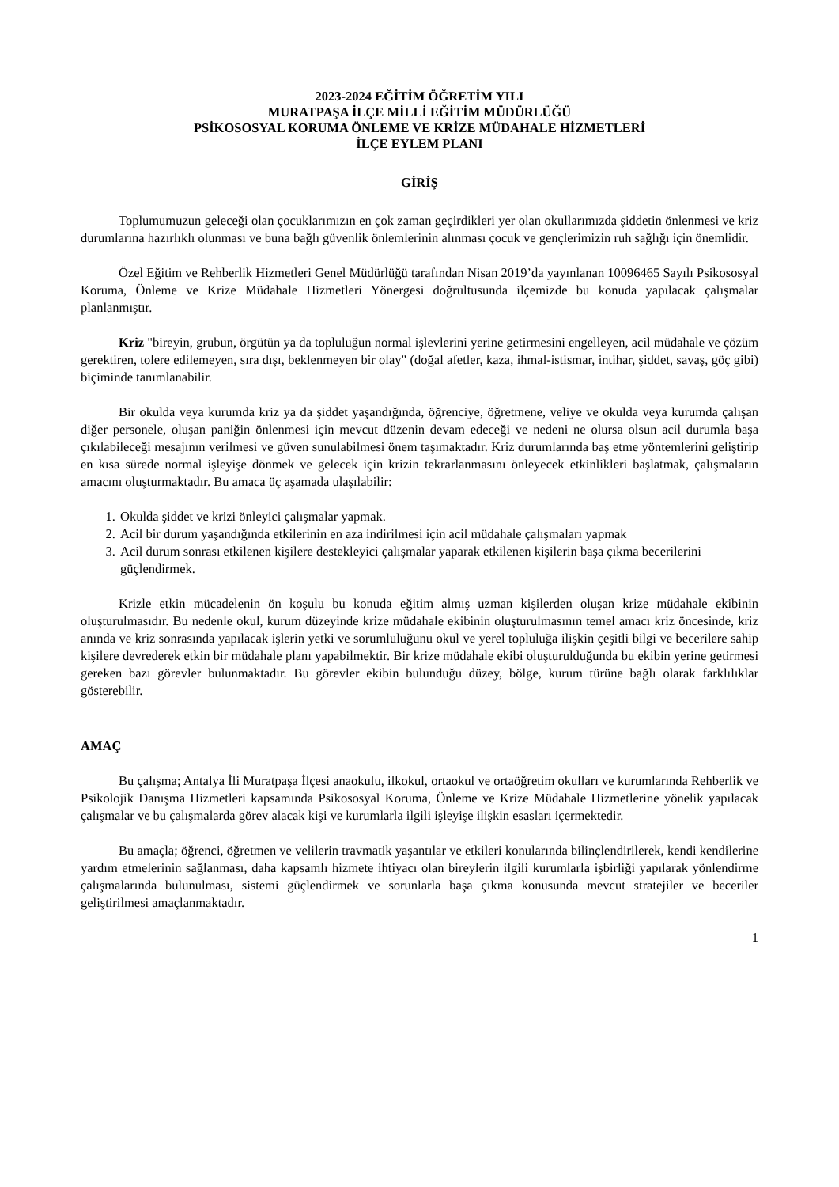2023-2024 EĞİTİM ÖĞRETİM YILI
MURATPAŞA İLÇE MİLLİ EĞİTİM MÜDÜRLÜĞÜ
PSİKOSOSYAL KORUMA ÖNLEME VE KRİZE MÜDAHALE HİZMETLERİ
İLÇE EYLEM PLANI
GİRİŞ
Toplumumuzun geleceği olan çocuklarımızın en çok zaman geçirdikleri yer olan okullarımızda şiddetin önlenmesi ve kriz durumlarına hazırlıklı olunması ve buna bağlı güvenlik önlemlerinin alınması çocuk ve gençlerimizin ruh sağlığı için önemlidir.
Özel Eğitim ve Rehberlik Hizmetleri Genel Müdürlüğü tarafından Nisan 2019’da yayınlanan 10096465 Sayılı Psikososyal Koruma, Önleme ve Krize Müdahale Hizmetleri Yönergesi doğrultusunda ilçemizde bu konuda yapılacak çalışmalar planlanmıştır.
Kriz "bireyin, grubun, örgütün ya da topluluğun normal işlevlerini yerine getirmesini engelleyen, acil müdahale ve çözüm gerektiren, tolere edilemeyen, sıra dışı, beklenmeyen bir olay" (doğal afetler, kaza, ihmal-istismar, intihar, şiddet, savaş, göç gibi) biçiminde tanımlanabilir.
Bir okulda veya kurumda kriz ya da şiddet yaşandığında, öğrenciye, öğretmene, veliye ve okulda veya kurumda çalışan diğer personele, oluşan paniğin önlenmesi için mevcut düzenin devam edeceği ve nedeni ne olursa olsun acil durumla başa çıkılabileceği mesajının verilmesi ve güven sunulabilmesi önem taşımaktadır. Kriz durumlarında baş etme yöntemlerini geliştirip en kısa sürede normal işleyişe dönmek ve gelecek için krizin tekrarlanmasını önleyecek etkinlikleri başlatmak, çalışmaların amacını oluşturmaktadır. Bu amaca üç aşamada ulaşılabilir:
1. Okulda şiddet ve krizi önleyici çalışmalar yapmak.
2. Acil bir durum yaşandığında etkilerinin en aza indirilmesi için acil müdahale çalışmaları yapmak
3. Acil durum sonrası etkilenen kişilere destekleyici çalışmalar yaparak etkilenen kişilerin başa çıkma becerilerini güçlendirmek.
Krizle etkin mücadelenin ön koşulu bu konuda eğitim almış uzman kişilerden oluşan krize müdahale ekibinin oluşturulmasıdır. Bu nedenle okul, kurum düzeyinde krize müdahale ekibinin oluşturulmasının temel amacı kriz öncesinde, kriz anında ve kriz sonrasında yapılacak işlerin yetki ve sorumluluğunu okul ve yerel topluluğa ilişkin çeşitli bilgi ve becerilere sahip kişilere devrederek etkin bir müdahale planı yapabilmektir. Bir krize müdahale ekibi oluşturulduğunda bu ekibin yerine getirmesi gereken bazı görevler bulunmaktadır. Bu görevler ekibin bulunduğu düzey, bölge, kurum türüne bağlı olarak farklılıklar gösterebilir.
AMAÇ
Bu çalışma; Antalya İli Muratpaşa İlçesi anaokulu, ilkokul, ortaokul ve ortaöğretim okulları ve kurumlarında Rehberlik ve Psikolojik Danışma Hizmetleri kapsamında Psikososyal Koruma, Önleme ve Krize Müdahale Hizmetlerine yönelik yapılacak çalışmalar ve bu çalışmalarda görev alacak kişi ve kurumlarla ilgili işleyişe ilişkin esasları içermektedir.
Bu amaçla; öğrenci, öğretmen ve velilerin travmatik yaşantılar ve etkileri konularında bilinçlendirilerek, kendi kendilerine yardım etmelerinin sağlanması, daha kapsamlı hizmete ihtiyacı olan bireylerin ilgili kurumlarla işbirliği yapılarak yönlendirme çalışmalarında bulunulması, sistemi güçlendirmek ve sorunlarla başa çıkma konusunda mevcut stratejiler ve beceriler geliştirilmesi amaçlanmaktadır.
1